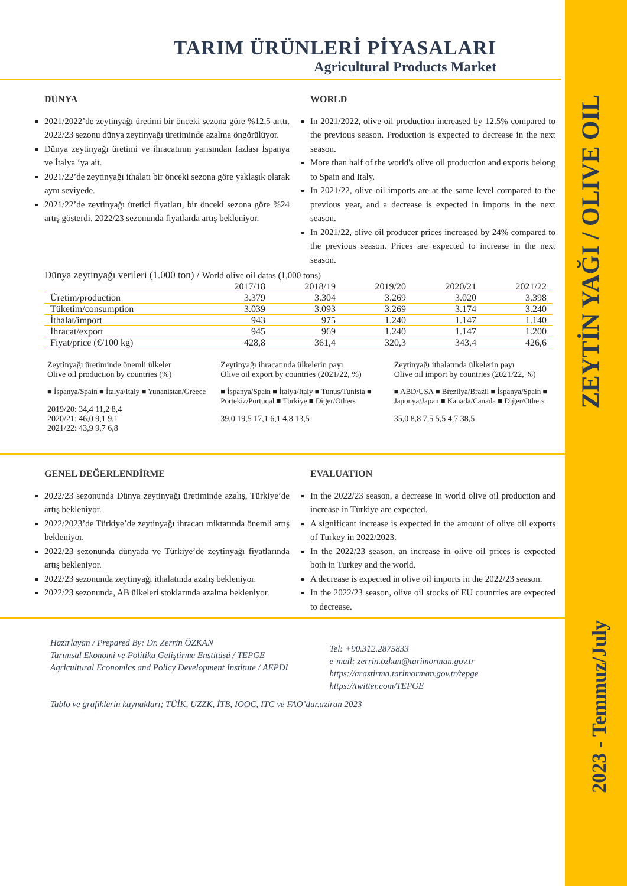ZEYTİN YAĞI / OLIVE OIL
2023 - Temmuz/July
TARIM ÜRÜNLERİ PİYASALARI
Agricultural Products Market
DÜNYA
2021/2022’de zeytinyağı üretimi bir önceki sezona göre %12,5 arttı. 2022/23 sezonu dünya zeytinyağı üretiminde azalma öngörülüyor.
Dünya zeytinyağı üretimi ve ihracatının yarısından fazlası İspanya ve İtalya ‘ya ait.
2021/22’de zeytinyağı ithalatı bir önceki sezona göre yaklaşık olarak aynı seviyede.
2021/22’de zeytinyağı üretici fiyatları, bir önceki sezona göre %24 artış gösterdi. 2022/23 sezonunda fiyatlarda artış bekleniyor.
WORLD
In 2021/2022, olive oil production increased by 12.5% compared to the previous season. Production is expected to decrease in the next season.
More than half of the world's olive oil production and exports belong to Spain and Italy.
In 2021/22, olive oil imports are at the same level compared to the previous year, and a decrease is expected in imports in the next season.
In 2021/22, olive oil producer prices increased by 24% compared to the previous season. Prices are expected to increase in the next season.
Dünya zeytinyağı verileri (1.000 ton) / World olive oil datas (1,000 tons)
| | 2017/18 | 2018/19 | 2019/20 | 2020/21 | 2021/22 |
| --- | --- | --- | --- | --- | --- |
| Üretim/production | 3.379 | 3.304 | 3.269 | 3.020 | 3.398 |
| Tüketim/consumption | 3.039 | 3.093 | 3.269 | 3.174 | 3.240 |
| İthalat/import | 943 | 975 | 1.240 | 1.147 | 1.140 |
| İhracat/export | 945 | 969 | 1.240 | 1.147 | 1.200 |
| Fiyat/price (€/100 kg) | 428,8 | 361,4 | 320,3 | 343,4 | 426,6 |
Zeytinyağı üretiminde önemli ülkeler
Olive oil production by countries (%)
■ İspanya/Spain ■ İtalya/Italy ■ Yunanistan/Greece
2019/20: 34,4 11,2 8,4
2020/21: 46,0 9,1 9,1
2021/22: 43,9 9,7 6,8
Zeytinyağı ihracatında ülkelerin payı
Olive oil export by countries (2021/22, %)
■ İspanya/Spain ■ İtalya/Italy ■ Tunus/Tunisia ■ Portekiz/Portuqal ■ Türkiye ■ Diğer/Others
39,0 19,5 17,1 6,1 4,8 13,5
Zeytinyağı ithalatında ülkelerin payı
Olive oil import by countries (2021/22, %)
■ ABD/USA ■ Brezilya/Brazil ■ İspanya/Spain ■ Japonya/Japan ■ Kanada/Canada ■ Diğer/Others
35,0 8,8 7,5 5,5 4,7 38,5
GENEL DEĞERLENDİRME
2022/23 sezonunda Dünya zeytinyağı üretiminde azalış, Türkiye’de artış bekleniyor.
2022/2023’de Türkiye’de zeytinyağı ihracatı miktarında önemli artış bekleniyor.
2022/23 sezonunda dünyada ve Türkiye’de zeytinyağı fiyatlarında artış bekleniyor.
2022/23 sezonunda zeytinyağı ithalatında azalış bekleniyor.
2022/23 sezonunda, AB ülkeleri stoklarında azalma bekleniyor.
EVALUATION
In the 2022/23 season, a decrease in world olive oil production and increase in Türkiye are expected.
A significant increase is expected in the amount of olive oil exports of Turkey in 2022/2023.
In the 2022/23 season, an increase in olive oil prices is expected both in Turkey and the world.
A decrease is expected in olive oil imports in the 2022/23 season.
In the 2022/23 season, olive oil stocks of EU countries are expected to decrease.
Hazırlayan / Prepared By: Dr. Zerrin ÖZKAN
Tarımsal Ekonomi ve Politika Geliştirme Enstitüsü / TEPGE
Agricultural Economics and Policy Development Institute / AEPDI
Tel: +90.312.2875833
e-mail: zerrin.ozkan@tarimorman.gov.tr
https://arastirma.tarimorman.gov.tr/tepge
https://twitter.com/TEPGE
Tablo ve grafiklerin kaynakları; TÜİK, UZZK, İTB, IOOC, ITC ve FAO’dur.aziran 2023